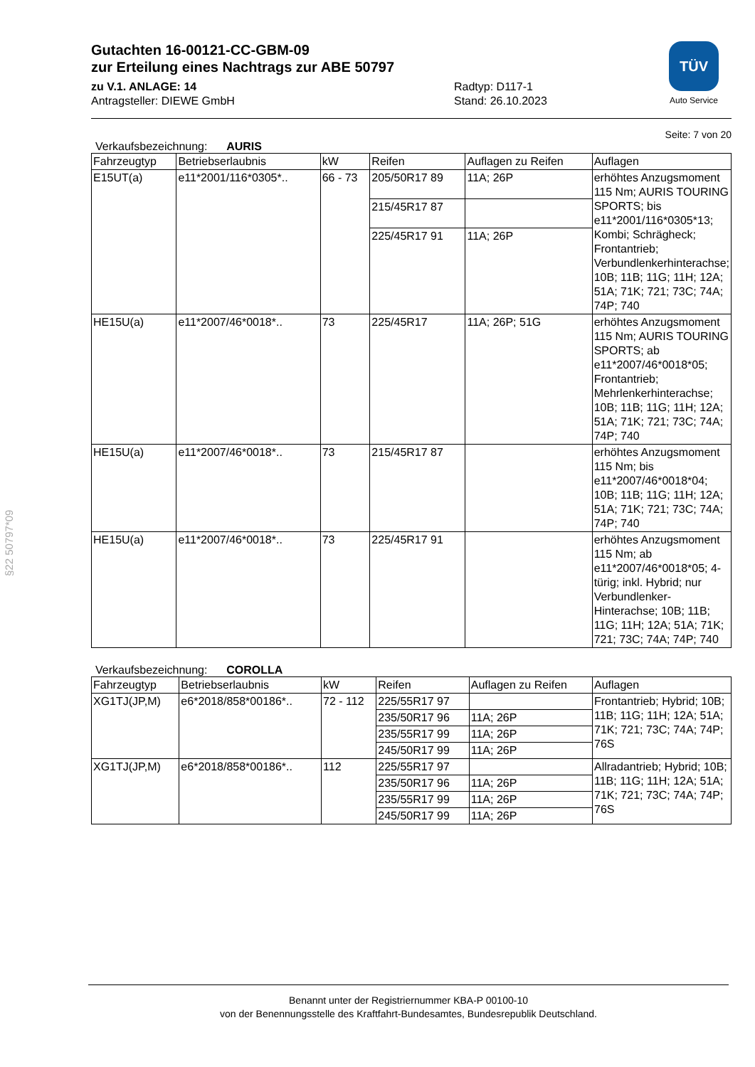TÜV
Auto Service
Gutachten 16-00121-CC-GBM-09
zur Erteilung eines Nachtrags zur ABE 50797
zu V.1. ANLAGE: 14
Antragsteller: DIEWE GmbH
Radtyp: D117-1
Stand: 26.10.2023
Seite: 7 von 20
Verkaufsbezeichnung: AURIS
| Fahrzeugtyp | Betriebserlaubnis | kW | Reifen | Auflagen zu Reifen | Auflagen |
| --- | --- | --- | --- | --- | --- |
| E15UT(a) | e11*2001/116*0305*.. | 66 - 73 | 205/50R17 89 | 11A; 26P | erhöhtes Anzugsmoment 115 Nm; AURIS TOURING SPORTS; bis e11*2001/116*0305*13; Kombi; Schrägheck; Frontantrieb; Verbundlenkerhinterachse; 10B; 11B; 11G; 11H; 12A; 51A; 71K; 721; 73C; 74A; 74P; 740 |
| | | | 215/45R17 87 | | |
| | | | 225/45R17 91 | 11A; 26P | |
| HE15U(a) | e11*2007/46*0018*.. | 73 | 225/45R17 | 11A; 26P; 51G | erhöhtes Anzugsmoment 115 Nm; AURIS TOURING SPORTS; ab e11*2007/46*0018*05; Frontantrieb; Mehrlenkerhinterachse; 10B; 11B; 11G; 11H; 12A; 51A; 71K; 721; 73C; 74A; 74P; 740 |
| HE15U(a) | e11*2007/46*0018*.. | 73 | 215/45R17 87 | | erhöhtes Anzugsmoment 115 Nm; bis e11*2007/46*0018*04; 10B; 11B; 11G; 11H; 12A; 51A; 71K; 721; 73C; 74A; 74P; 740 |
| HE15U(a) | e11*2007/46*0018*.. | 73 | 225/45R17 91 | | erhöhtes Anzugsmoment 115 Nm; ab e11*2007/46*0018*05; 4-türig; inkl. Hybrid; nur Verbundlenker-Hinterachse; 10B; 11B; 11G; 11H; 12A; 51A; 71K; 721; 73C; 74A; 74P; 740 |
Verkaufsbezeichnung: COROLLA
| Fahrzeugtyp | Betriebserlaubnis | kW | Reifen | Auflagen zu Reifen | Auflagen |
| --- | --- | --- | --- | --- | --- |
| XG1TJ(JP,M) | e6*2018/858*00186*.. | 72 - 112 | 225/55R17 97 | | Frontantrieb; Hybrid; 10B; 11B; 11G; 11H; 12A; 51A; 71K; 721; 73C; 74A; 74P; 76S |
| | | | 235/50R17 96 | 11A; 26P | |
| | | | 235/55R17 99 | 11A; 26P | |
| | | | 245/50R17 99 | 11A; 26P | |
| XG1TJ(JP,M) | e6*2018/858*00186*.. | 112 | 225/55R17 97 | | Allradantrieb; Hybrid; 10B; 11B; 11G; 11H; 12A; 51A; 71K; 721; 73C; 74A; 74P; 76S |
| | | | 235/50R17 96 | 11A; 26P | |
| | | | 235/55R17 99 | 11A; 26P | |
| | | | 245/50R17 99 | 11A; 26P | |
§22 50797*09
Benannt unter der Registriernummer KBA-P 00100-10
von der Benennungsstelle des Kraftfahrt-Bundesamtes, Bundesrepublik Deutschland.